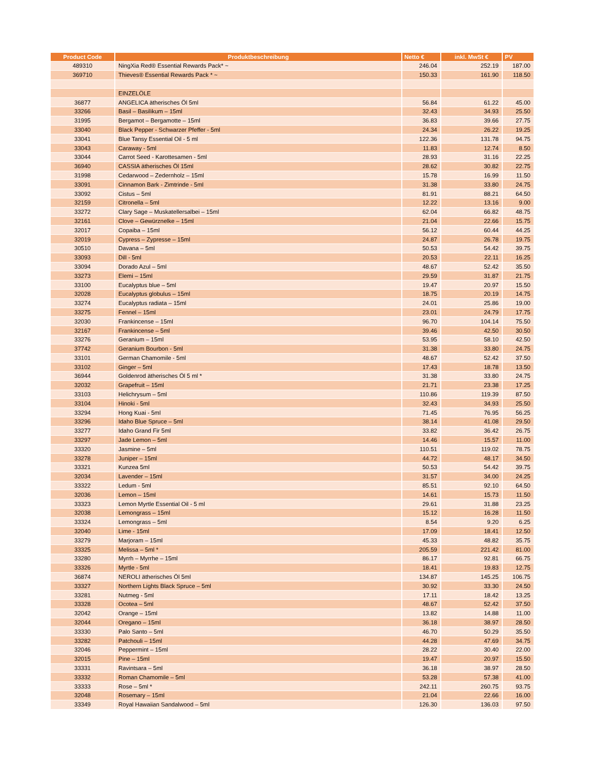| Product Code | Produktbeschreibung | Netto € | inkl. MwSt € | PV |
| --- | --- | --- | --- | --- |
| 489310 | NingXia Red® Essential Rewards Pack* ~ | 246.04 | 252.19 | 187.00 |
| 369710 | Thieves® Essential Rewards Pack * ~ | 150.33 | 161.90 | 118.50 |
| | EINZELÖLE | | | |
| 36877 | ANGELICA ätherisches Öl 5ml | 56.84 | 61.22 | 45.00 |
| 33266 | Basil – Basilikum – 15ml | 32.43 | 34.93 | 25.50 |
| 31995 | Bergamot – Bergamotte – 15ml | 36.83 | 39.66 | 27.75 |
| 33040 | Black Pepper - Schwarzer Pfeffer - 5ml | 24.34 | 26.22 | 19.25 |
| 33041 | Blue Tansy Essential Oil - 5 ml | 122.36 | 131.78 | 94.75 |
| 33043 | Caraway - 5ml | 11.83 | 12.74 | 8.50 |
| 33044 | Carrot Seed - Karottesamen - 5ml | 28.93 | 31.16 | 22.25 |
| 36940 | CASSIA ätherisches Öl 15ml | 28.62 | 30.82 | 22.75 |
| 31998 | Cedarwood – Zedernholz – 15ml | 15.78 | 16.99 | 11.50 |
| 33091 | Cinnamon Bark - Zimtrinde - 5ml | 31.38 | 33.80 | 24.75 |
| 33092 | Cistus – 5ml | 81.91 | 88.21 | 64.50 |
| 32159 | Citronella – 5ml | 12.22 | 13.16 | 9.00 |
| 33272 | Clary Sage – Muskatellersalbei – 15ml | 62.04 | 66.82 | 48.75 |
| 32161 | Clove – Gewürznelke – 15ml | 21.04 | 22.66 | 15.75 |
| 32017 | Copaiba – 15ml | 56.12 | 60.44 | 44.25 |
| 32019 | Cypress – Zypresse – 15ml | 24.87 | 26.78 | 19.75 |
| 30510 | Davana – 5ml | 50.53 | 54.42 | 39.75 |
| 33093 | Dill - 5ml | 20.53 | 22.11 | 16.25 |
| 33094 | Dorado Azul – 5ml | 48.67 | 52.42 | 35.50 |
| 33273 | Elemi – 15ml | 29.59 | 31.87 | 21.75 |
| 33100 | Eucalyptus blue – 5ml | 19.47 | 20.97 | 15.50 |
| 32028 | Eucalyptus globulus – 15ml | 18.75 | 20.19 | 14.75 |
| 33274 | Eucalyptus radiata – 15ml | 24.01 | 25.86 | 19.00 |
| 33275 | Fennel – 15ml | 23.01 | 24.79 | 17.75 |
| 32030 | Frankincense – 15ml | 96.70 | 104.14 | 75.50 |
| 32167 | Frankincense – 5ml | 39.46 | 42.50 | 30.50 |
| 33276 | Geranium – 15ml | 53.95 | 58.10 | 42.50 |
| 37742 | Geranium Bourbon - 5ml | 31.38 | 33.80 | 24.75 |
| 33101 | German Chamomile - 5ml | 48.67 | 52.42 | 37.50 |
| 33102 | Ginger – 5ml | 17.43 | 18.78 | 13.50 |
| 36944 | Goldenrod ätherisches Öl 5 ml * | 31.38 | 33.80 | 24.75 |
| 32032 | Grapefruit – 15ml | 21.71 | 23.38 | 17.25 |
| 33103 | Helichrysum – 5ml | 110.86 | 119.39 | 87.50 |
| 33104 | Hinoki - 5ml | 32.43 | 34.93 | 25.50 |
| 33294 | Hong Kuai - 5ml | 71.45 | 76.95 | 56.25 |
| 33296 | Idaho Blue Spruce – 5ml | 38.14 | 41.08 | 29.50 |
| 33277 | Idaho Grand Fir 5ml | 33.82 | 36.42 | 26.75 |
| 33297 | Jade Lemon – 5ml | 14.46 | 15.57 | 11.00 |
| 33320 | Jasmine – 5ml | 110.51 | 119.02 | 78.75 |
| 33278 | Juniper – 15ml | 44.72 | 48.17 | 34.50 |
| 33321 | Kunzea 5ml | 50.53 | 54.42 | 39.75 |
| 32034 | Lavender – 15ml | 31.57 | 34.00 | 24.25 |
| 33322 | Ledum - 5ml | 85.51 | 92.10 | 64.50 |
| 32036 | Lemon – 15ml | 14.61 | 15.73 | 11.50 |
| 33323 | Lemon Myrtle Essential Oil - 5 ml | 29.61 | 31.88 | 23.25 |
| 32038 | Lemongrass – 15ml | 15.12 | 16.28 | 11.50 |
| 33324 | Lemongrass – 5ml | 8.54 | 9.20 | 6.25 |
| 32040 | Lime - 15ml | 17.09 | 18.41 | 12.50 |
| 33279 | Marjoram – 15ml | 45.33 | 48.82 | 35.75 |
| 33325 | Melissa – 5ml * | 205.59 | 221.42 | 81.00 |
| 33280 | Myrrh – Myrrhe – 15ml | 86.17 | 92.81 | 66.75 |
| 33326 | Myrtle - 5ml | 18.41 | 19.83 | 12.75 |
| 36874 | NEROLI ätherisches Öl 5ml | 134.87 | 145.25 | 106.75 |
| 33327 | Northern Lights Black Spruce – 5ml | 30.92 | 33.30 | 24.50 |
| 33281 | Nutmeg - 5ml | 17.11 | 18.42 | 13.25 |
| 33328 | Ocotea – 5ml | 48.67 | 52.42 | 37.50 |
| 32042 | Orange – 15ml | 13.82 | 14.88 | 11.00 |
| 32044 | Oregano – 15ml | 36.18 | 38.97 | 28.50 |
| 33330 | Palo Santo – 5ml | 46.70 | 50.29 | 35.50 |
| 33282 | Patchouli – 15ml | 44.28 | 47.69 | 34.75 |
| 32046 | Peppermint – 15ml | 28.22 | 30.40 | 22.00 |
| 32015 | Pine – 15ml | 19.47 | 20.97 | 15.50 |
| 33331 | Ravintsara – 5ml | 36.18 | 38.97 | 28.50 |
| 33332 | Roman Chamomile – 5ml | 53.28 | 57.38 | 41.00 |
| 33333 | Rose – 5ml * | 242.11 | 260.75 | 93.75 |
| 32048 | Rosemary – 15ml | 21.04 | 22.66 | 16.00 |
| 33349 | Royal Hawaiian Sandalwood – 5ml | 126.30 | 136.03 | 97.50 |